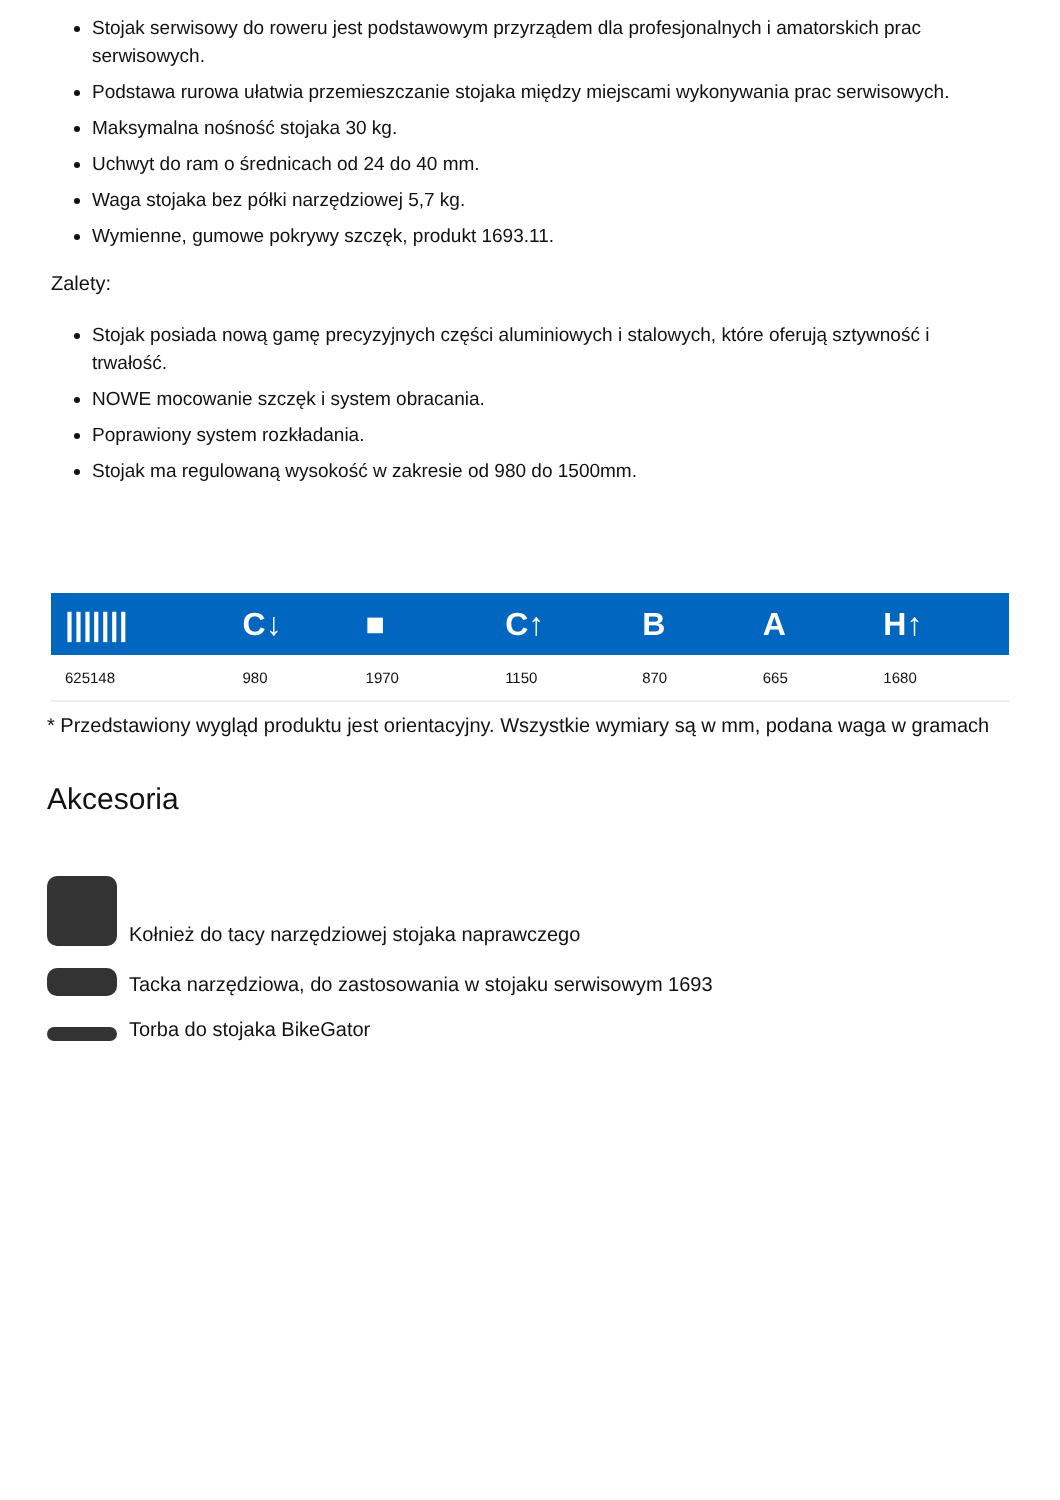Stojak serwisowy do roweru jest podstawowym przyrządem dla profesjonalnych i amatorskich prac serwisowych.
Podstawa rurowa ułatwia przemieszczanie stojaka między miejscami wykonywania prac serwisowych.
Maksymalna nośność stojaka 30 kg.
Uchwyt do ram o średnicach od 24 do 40 mm.
Waga stojaka bez półki narzędziowej 5,7 kg.
Wymienne, gumowe pokrywy szczęk, produkt 1693.11.
Zalety:
Stojak posiada nową gamę precyzyjnych części aluminiowych i stalowych, które oferują sztywność i trwałość.
NOWE mocowanie szczęk i system obracania.
Poprawiony system rozkładania.
Stojak ma regulowaną wysokość w zakresie od 980 do 1500mm.
| /////// | C↓ | ■ | C↑ | B | A | H↑ |
| --- | --- | --- | --- | --- | --- | --- |
| 625148 | 980 | 1970 | 1150 | 870 | 665 | 1680 |
* Przedstawiony wygląd produktu jest orientacyjny. Wszystkie wymiary są w mm, podana waga w gramach
Akcesoria
Kołnież do tacy narzędziowej stojaka naprawczego
Tacka narzędziowa, do zastosowania w stojaku serwisowym 1693
Torba do stojaka BikeGator